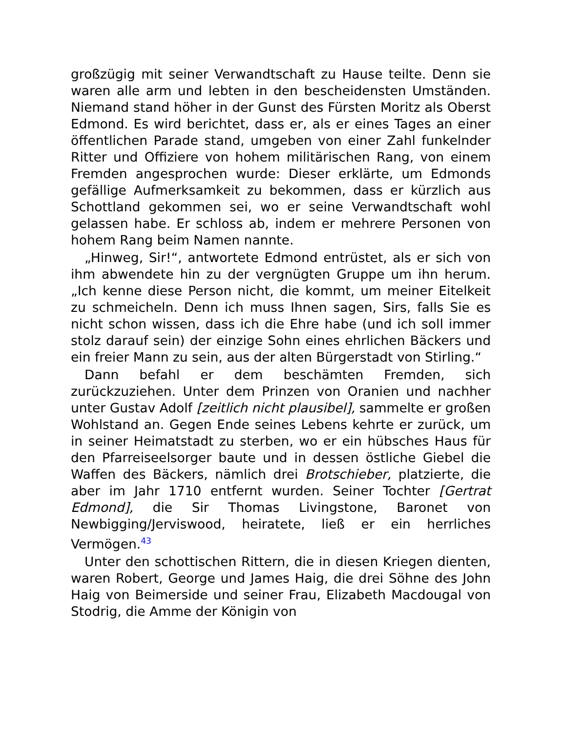großzügig mit seiner Verwandtschaft zu Hause teilte. Denn sie waren alle arm und lebten in den bescheidensten Umständen. Niemand stand höher in der Gunst des Fürsten Moritz als Oberst Edmond. Es wird berichtet, dass er, als er eines Tages an einer öffentlichen Parade stand, umgeben von einer Zahl funkelnder Ritter und Offiziere von hohem militärischen Rang, von einem Fremden angesprochen wurde: Dieser erklärte, um Edmonds gefällige Aufmerksamkeit zu bekommen, dass er kürzlich aus Schottland gekommen sei, wo er seine Verwandtschaft wohl gelassen habe. Er schloss ab, indem er mehrere Personen von hohem Rang beim Namen nannte.
„Hinweg, Sir!“, antwortete Edmond entrüstet, als er sich von ihm abwendete hin zu der vergnügten Gruppe um ihn herum. „Ich kenne diese Person nicht, die kommt, um meiner Eitelkeit zu schmeicheln. Denn ich muss Ihnen sagen, Sirs, falls Sie es nicht schon wissen, dass ich die Ehre habe (und ich soll immer stolz darauf sein) der einzige Sohn eines ehrlichen Bäckers und ein freier Mann zu sein, aus der alten Bürgerstadt von Stirling.“
Dann befahl er dem beschämten Fremden, sich zurückzuziehen. Unter dem Prinzen von Oranien und nachher unter Gustav Adolf [zeitlich nicht plausibel], sammelte er großen Wohlstand an. Gegen Ende seines Lebens kehrte er zurück, um in seiner Heimatstadt zu sterben, wo er ein hübsches Haus für den Pfarreiseelsorger baute und in dessen östliche Giebel die Waffen des Bäckers, nämlich drei Brotschieber, platzierte, die aber im Jahr 1710 entfernt wurden. Seiner Tochter [Gertrat Edmond], die Sir Thomas Livingstone, Baronet von Newbigging/Jerviswood, heiratete, ließ er ein herrliches Vermögen.<sup>43</sup>
Unter den schottischen Rittern, die in diesen Kriegen dienten, waren Robert, George und James Haig, die drei Söhne des John Haig von Beimerside und seiner Frau, Elizabeth Macdougal von Stodrig, die Amme der Königin von